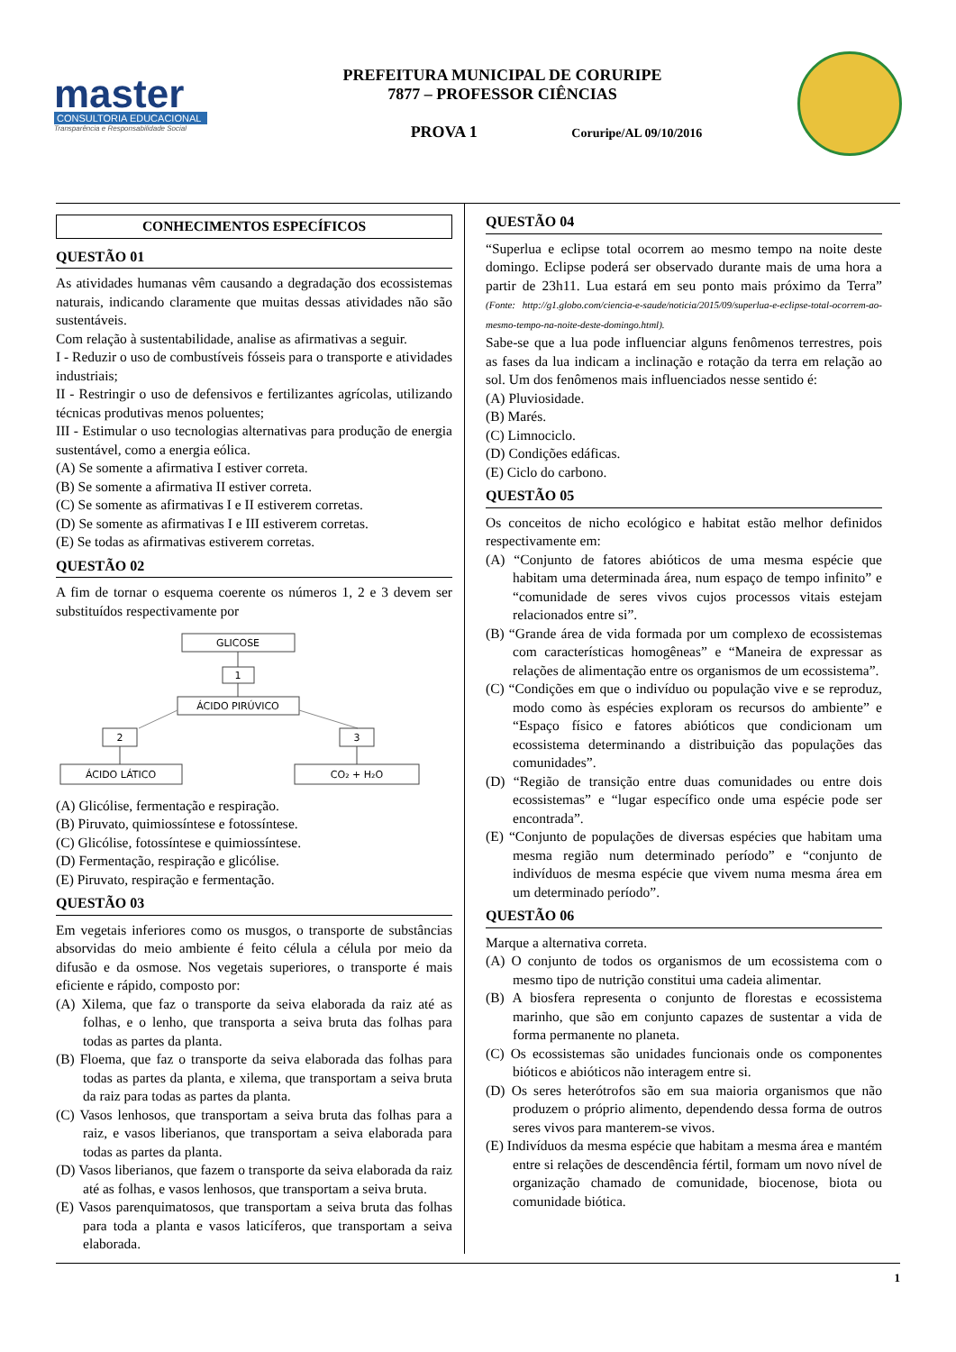master
CONSULTORIA EDUCACIONAL
Transparência e Responsabilidade Social
PREFEITURA MUNICIPAL DE CORURIPE
7877 – PROFESSOR CIÊNCIAS
PROVA 1 Coruripe/AL 09/10/2016
CONHECIMENTOS ESPECÍFICOS
QUESTÃO 01
As atividades humanas vêm causando a degradação dos ecossistemas naturais, indicando claramente que muitas dessas atividades não são sustentáveis.
Com relação à sustentabilidade, analise as afirmativas a seguir.
I - Reduzir o uso de combustíveis fósseis para o transporte e atividades industriais;
II - Restringir o uso de defensivos e fertilizantes agrícolas, utilizando técnicas produtivas menos poluentes;
III - Estimular o uso tecnologias alternativas para produção de energia sustentável, como a energia eólica.
(A) Se somente a afirmativa I estiver correta.
(B) Se somente a afirmativa II estiver correta.
(C) Se somente as afirmativas I e II estiverem corretas.
(D) Se somente as afirmativas I e III estiverem corretas.
(E) Se todas as afirmativas estiverem corretas.
QUESTÃO 02
A fim de tornar o esquema coerente os números 1, 2 e 3 devem ser substituídos respectivamente por
GLICOSE
1
ÁCIDO PIRÚVICO
2
3
ÁCIDO LÁTICO
CO₂ + H₂O
(A) Glicólise, fermentação e respiração.
(B) Piruvato, quimiossíntese e fotossíntese.
(C) Glicólise, fotossíntese e quimiossíntese.
(D) Fermentação, respiração e glicólise.
(E) Piruvato, respiração e fermentação.
QUESTÃO 03
Em vegetais inferiores como os musgos, o transporte de substâncias absorvidas do meio ambiente é feito célula a célula por meio da difusão e da osmose. Nos vegetais superiores, o transporte é mais eficiente e rápido, composto por:
(A) Xilema, que faz o transporte da seiva elaborada da raiz até as folhas, e o lenho, que transporta a seiva bruta das folhas para todas as partes da planta.
(B) Floema, que faz o transporte da seiva elaborada das folhas para todas as partes da planta, e xilema, que transportam a seiva bruta da raiz para todas as partes da planta.
(C) Vasos lenhosos, que transportam a seiva bruta das folhas para a raiz, e vasos liberianos, que transportam a seiva elaborada para todas as partes da planta.
(D) Vasos liberianos, que fazem o transporte da seiva elaborada da raiz até as folhas, e vasos lenhosos, que transportam a seiva bruta.
(E) Vasos parenquimatosos, que transportam a seiva bruta das folhas para toda a planta e vasos laticíferos, que transportam a seiva elaborada.
QUESTÃO 04
“Superlua e eclipse total ocorrem ao mesmo tempo na noite deste domingo. Eclipse poderá ser observado durante mais de uma hora a partir de 23h11. Lua estará em seu ponto mais próximo da Terra” (Fonte: http://g1.globo.com/ciencia-e-saude/noticia/2015/09/superlua-e-eclipse-total-ocorrem-ao-mesmo-tempo-na-noite-deste-domingo.html).
Sabe-se que a lua pode influenciar alguns fenômenos terrestres, pois as fases da lua indicam a inclinação e rotação da terra em relação ao sol. Um dos fenômenos mais influenciados nesse sentido é:
(A) Pluviosidade.
(B) Marés.
(C) Limnociclo.
(D) Condições edáficas.
(E) Ciclo do carbono.
QUESTÃO 05
Os conceitos de nicho ecológico e habitat estão melhor definidos respectivamente em:
(A) “Conjunto de fatores abióticos de uma mesma espécie que habitam uma determinada área, num espaço de tempo infinito” e “comunidade de seres vivos cujos processos vitais estejam relacionados entre si”.
(B) “Grande área de vida formada por um complexo de ecossistemas com características homogêneas” e “Maneira de expressar as relações de alimentação entre os organismos de um ecossistema”.
(C) “Condições em que o indivíduo ou população vive e se reproduz, modo como às espécies exploram os recursos do ambiente” e “Espaço físico e fatores abióticos que condicionam um ecossistema determinando a distribuição das populações das comunidades”.
(D) “Região de transição entre duas comunidades ou entre dois ecossistemas” e “lugar específico onde uma espécie pode ser encontrada”.
(E) “Conjunto de populações de diversas espécies que habitam uma mesma região num determinado período” e “conjunto de indivíduos de mesma espécie que vivem numa mesma área em um determinado período”.
QUESTÃO 06
Marque a alternativa correta.
(A) O conjunto de todos os organismos de um ecossistema com o mesmo tipo de nutrição constitui uma cadeia alimentar.
(B) A biosfera representa o conjunto de florestas e ecossistema marinho, que são em conjunto capazes de sustentar a vida de forma permanente no planeta.
(C) Os ecossistemas são unidades funcionais onde os componentes bióticos e abióticos não interagem entre si.
(D) Os seres heterótrofos são em sua maioria organismos que não produzem o próprio alimento, dependendo dessa forma de outros seres vivos para manterem-se vivos.
(E) Indivíduos da mesma espécie que habitam a mesma área e mantém entre si relações de descendência fértil, formam um novo nível de organização chamado de comunidade, biocenose, biota ou comunidade biótica.
1